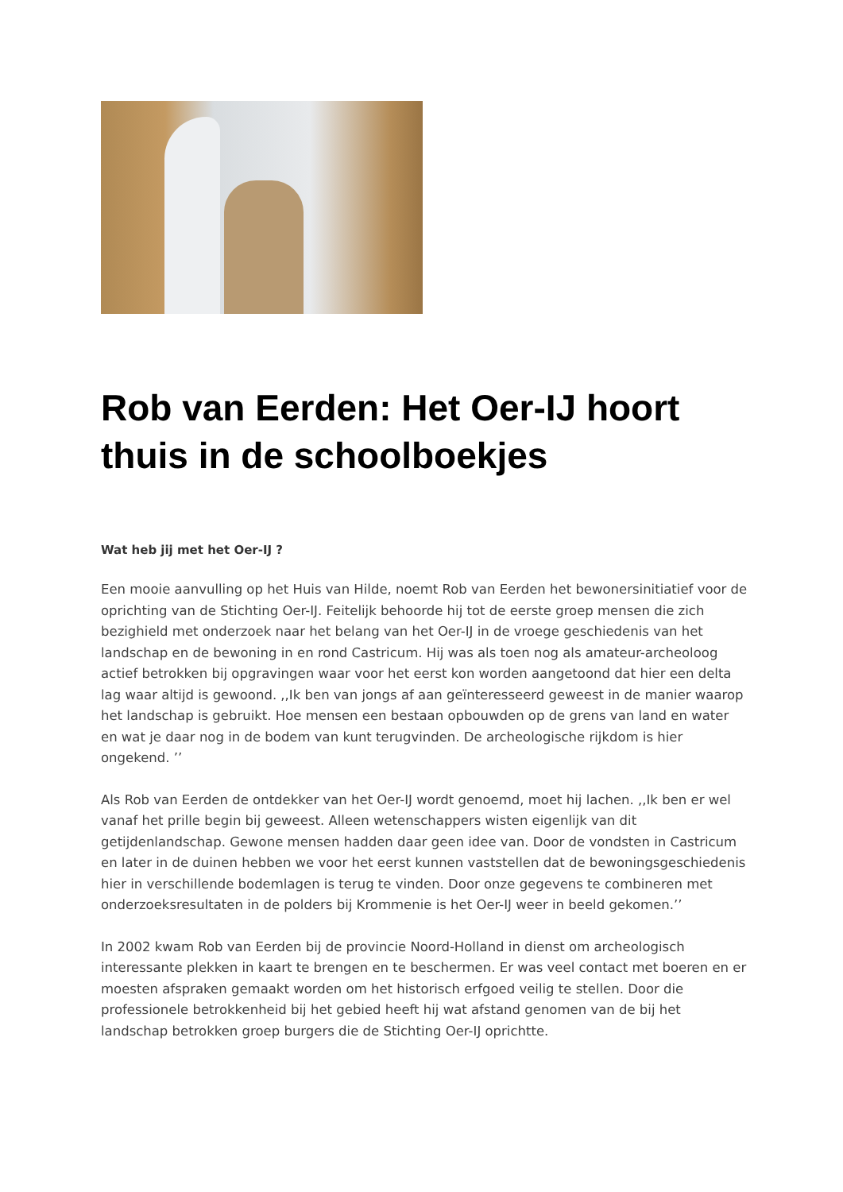Rob van Eerden: Het Oer-IJ hoort thuis in de schoolboekjes
Wat heb jij met het Oer-IJ ?
Een mooie aanvulling op het Huis van Hilde, noemt Rob van Eerden het bewonersinitiatief voor de oprichting van de Stichting Oer-IJ. Feitelijk behoorde hij tot de eerste groep mensen die zich bezighield met onderzoek naar het belang van het Oer-IJ in de vroege geschiedenis van het landschap en de bewoning in en rond Castricum. Hij was als toen nog als amateur-archeoloog actief betrokken bij opgravingen waar voor het eerst kon worden aangetoond dat hier een delta lag waar altijd is gewoond. ,,Ik ben van jongs af aan geïnteresseerd geweest in de manier waarop het landschap is gebruikt. Hoe mensen een bestaan opbouwden op de grens van land en water en wat je daar nog in de bodem van kunt terugvinden. De archeologische rijkdom is hier ongekend. ’’
Als Rob van Eerden de ontdekker van het Oer-IJ wordt genoemd, moet hij lachen. ,,Ik ben er wel vanaf het prille begin bij geweest. Alleen wetenschappers wisten eigenlijk van dit getijdenlandschap. Gewone mensen hadden daar geen idee van. Door de vondsten in Castricum en later in de duinen hebben we voor het eerst kunnen vaststellen dat de bewoningsgeschiedenis hier in verschillende bodemlagen is terug te vinden. Door onze gegevens te combineren met onderzoeksresultaten in de polders bij Krommenie is het Oer-IJ weer in beeld gekomen.’’
In 2002 kwam Rob van Eerden bij de provincie Noord-Holland in dienst om archeologisch interessante plekken in kaart te brengen en te beschermen. Er was veel contact met boeren en er moesten afspraken gemaakt worden om het historisch erfgoed veilig te stellen. Door die professionele betrokkenheid bij het gebied heeft hij wat afstand genomen van de bij het landschap betrokken groep burgers die de Stichting Oer-IJ oprichtte.